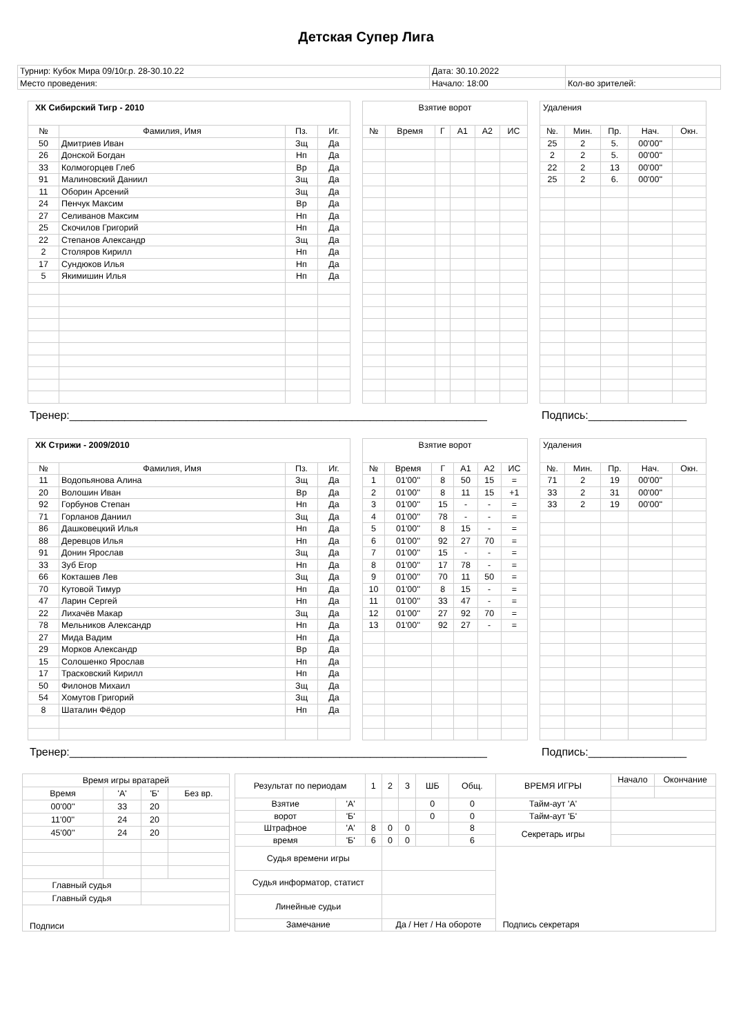Детская Супер Лига
| Турнир: Кубок Мира 09/10г.р. 28-30.10.22 | Дата: 30.10.2022 | |
| Место проведения: | Начало: 18:00 | Кол-во зрителей: |
ХК Сибирский Тигр - 2010
| № | Фамилия, Имя | Пз. | Иг. |
| --- | --- | --- | --- |
| 50 | Дмитриев Иван | Зщ | Да |
| 26 | Донской Богдан | Нп | Да |
| 33 | Колмогорцев Глеб | Вр | Да |
| 91 | Малиновский Даниил | Зщ | Да |
| 11 | Оборин Арсений | Зщ | Да |
| 24 | Пенчук Максим | Вр | Да |
| 27 | Селиванов Максим | Нп | Да |
| 25 | Скочилов Григорий | Нп | Да |
| 22 | Степанов Александр | Зщ | Да |
| 2 | Столяров Кирилл | Нп | Да |
| 17 | Сундюков Илья | Нп | Да |
| 5 | Якимишин Илья | Нп | Да |
Взятие ворот
| № | Время | Г | А1 | А2 | ИС |
| --- | --- | --- | --- | --- | --- |
Удаления
| №. | Мин. | Пр. | Нач. | Окн. |
| --- | --- | --- | --- | --- |
| 25 | 2 | 5. | 00'00'' | |
| 2 | 2 | 5. | 00'00'' | |
| 22 | 2 | 13 | 00'00'' | |
| 25 | 2 | 6. | 00'00'' | |
Тренер:____________________________________________________________________ Подпись:________________
ХК Стрижи - 2009/2010
| № | Фамилия, Имя | Пз. | Иг. |
| --- | --- | --- | --- |
| 11 | Водопьянова Алина | Зщ | Да |
| 20 | Волошин Иван | Вр | Да |
| 92 | Горбунов Степан | Нп | Да |
| 71 | Горланов Даниил | Зщ | Да |
| 86 | Дашковецкий Илья | Нп | Да |
| 88 | Деревцов Илья | Нп | Да |
| 91 | Донин Ярослав | Зщ | Да |
| 33 | Зуб Егор | Нп | Да |
| 66 | Кокташев Лев | Зщ | Да |
| 70 | Кутовой Тимур | Нп | Да |
| 47 | Ларин Сергей | Нп | Да |
| 22 | Лихачёв Макар | Зщ | Да |
| 78 | Мельников Александр | Нп | Да |
| 27 | Мида Вадим | Нп | Да |
| 29 | Морков Александр | Вр | Да |
| 15 | Солошенко Ярослав | Нп | Да |
| 17 | Трасковский Кирилл | Нп | Да |
| 50 | Филонов Михаил | Зщ | Да |
| 54 | Хомутов Григорий | Зщ | Да |
| 8 | Шаталин Фёдор | Нп | Да |
Взятие ворот
| № | Время | Г | А1 | А2 | ИС |
| --- | --- | --- | --- | --- | --- |
| 1 | 01'00'' | 8 | 50 | 15 | = |
| 2 | 01'00'' | 8 | 11 | 15 | +1 |
| 3 | 01'00'' | 15 | - | - | = |
| 4 | 01'00'' | 78 | - | - | = |
| 5 | 01'00'' | 8 | 15 | - | = |
| 6 | 01'00'' | 92 | 27 | 70 | = |
| 7 | 01'00'' | 15 | - | - | = |
| 8 | 01'00'' | 17 | 78 | - | = |
| 9 | 01'00'' | 70 | 11 | 50 | = |
| 10 | 01'00'' | 8 | 15 | - | = |
| 11 | 01'00'' | 33 | 47 | - | = |
| 12 | 01'00'' | 27 | 92 | 70 | = |
| 13 | 01'00'' | 92 | 27 | - | = |
Удаления
| №. | Мин. | Пр. | Нач. | Окн. |
| --- | --- | --- | --- | --- |
| 71 | 2 | 19 | 00'00'' | |
| 33 | 2 | 31 | 00'00'' | |
| 33 | 2 | 19 | 00'00'' | |
Тренер:____________________________________________________________________ Подпись:________________
| Время игры вратарей | | | |
| Время | 'А' | 'Б' | Без вр. |
| 00'00'' | 33 | 20 | |
| 11'00'' | 24 | 20 | |
| 45'00'' | 24 | 20 | |
| Главный судья | | | |
| Главный судья | | | |
| Подписи | | | |
| Результат по периодам | | 1 | 2 | 3 | ШБ | Общ. | ВРЕМЯ ИГРЫ | Начало | Окончание |
| Взятие | 'А' | | | | 0 | 0 | Тайм-аут 'А' | | |
| ворот | 'Б' | | | | 0 | 0 | Тайм-аут 'Б' | | |
| Штрафное | 'А' | 8 | 0 | 0 | | 8 | Секретарь игры | | |
| время | 'Б' | 6 | 0 | 0 | | 6 | | | |
| Судья времени игры | | | | | | | | | |
| Судья информатор, статист | | | | | | | | | |
| Линейные судьи | | | | | | | | | |
| Замечание | | | Да / Нет / На обороте | | | | Подпись секретаря | | |